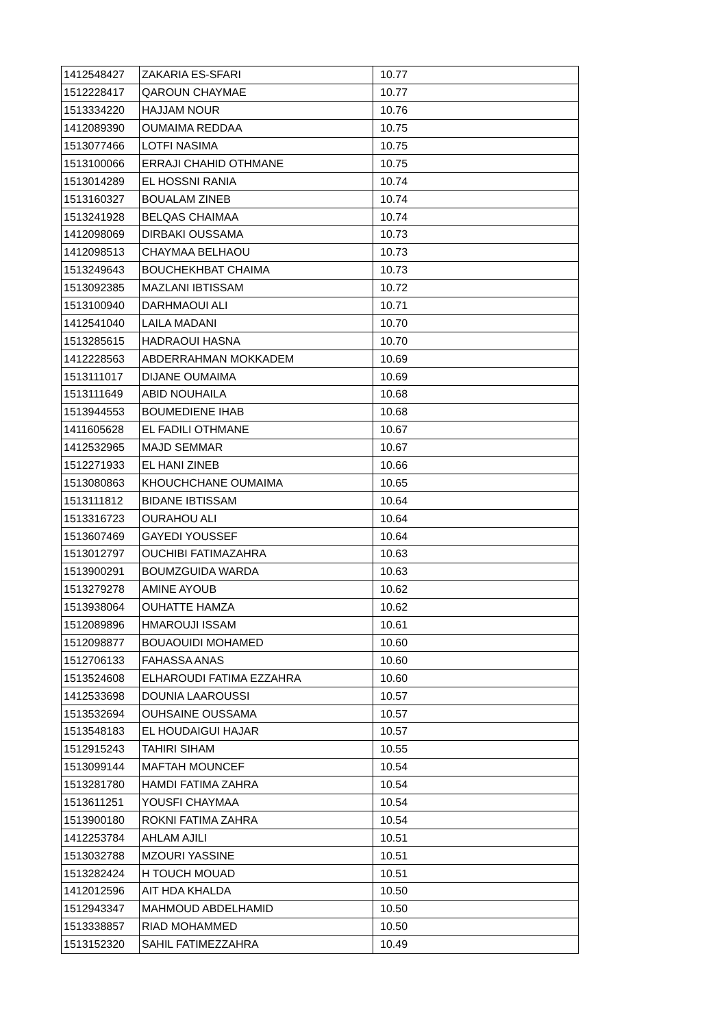| 1412548427 | ZAKARIA ES-SFARI | 10.77 |
| 1512228417 | QAROUN CHAYMAE | 10.77 |
| 1513334220 | HAJJAM NOUR | 10.76 |
| 1412089390 | OUMAIMA REDDAA | 10.75 |
| 1513077466 | LOTFI NASIMA | 10.75 |
| 1513100066 | ERRAJI CHAHID OTHMANE | 10.75 |
| 1513014289 | EL HOSSNI RANIA | 10.74 |
| 1513160327 | BOUALAM ZINEB | 10.74 |
| 1513241928 | BELQAS CHAIMAA | 10.74 |
| 1412098069 | DIRBAKI OUSSAMA | 10.73 |
| 1412098513 | CHAYMAA BELHAOU | 10.73 |
| 1513249643 | BOUCHEKHBAT CHAIMA | 10.73 |
| 1513092385 | MAZLANI IBTISSAM | 10.72 |
| 1513100940 | DARHMAOUI ALI | 10.71 |
| 1412541040 | LAILA MADANI | 10.70 |
| 1513285615 | HADRAOUI HASNA | 10.70 |
| 1412228563 | ABDERRAHMAN MOKKADEM | 10.69 |
| 1513111017 | DIJANE OUMAIMA | 10.69 |
| 1513111649 | ABID NOUHAILA | 10.68 |
| 1513944553 | BOUMEDIENE IHAB | 10.68 |
| 1411605628 | EL FADILI OTHMANE | 10.67 |
| 1412532965 | MAJD SEMMAR | 10.67 |
| 1512271933 | EL HANI ZINEB | 10.66 |
| 1513080863 | KHOUCHCHANE OUMAIMA | 10.65 |
| 1513111812 | BIDANE IBTISSAM | 10.64 |
| 1513316723 | OURAHOU ALI | 10.64 |
| 1513607469 | GAYEDI YOUSSEF | 10.64 |
| 1513012797 | OUCHIBI FATIMAZAHRA | 10.63 |
| 1513900291 | BOUMZGUIDA WARDA | 10.63 |
| 1513279278 | AMINE AYOUB | 10.62 |
| 1513938064 | OUHATTE HAMZA | 10.62 |
| 1512089896 | HMAROUJI ISSAM | 10.61 |
| 1512098877 | BOUAOUIDI MOHAMED | 10.60 |
| 1512706133 | FAHASSA ANAS | 10.60 |
| 1513524608 | ELHAROUDI FATIMA EZZAHRA | 10.60 |
| 1412533698 | DOUNIA LAAROUSSI | 10.57 |
| 1513532694 | OUHSAINE OUSSAMA | 10.57 |
| 1513548183 | EL HOUDAIGUI HAJAR | 10.57 |
| 1512915243 | TAHIRI SIHAM | 10.55 |
| 1513099144 | MAFTAH MOUNCEF | 10.54 |
| 1513281780 | HAMDI FATIMA ZAHRA | 10.54 |
| 1513611251 | YOUSFI CHAYMAA | 10.54 |
| 1513900180 | ROKNI FATIMA ZAHRA | 10.54 |
| 1412253784 | AHLAM AJILI | 10.51 |
| 1513032788 | MZOURI YASSINE | 10.51 |
| 1513282424 | H TOUCH MOUAD | 10.51 |
| 1412012596 | AIT HDA KHALDA | 10.50 |
| 1512943347 | MAHMOUD ABDELHAMID | 10.50 |
| 1513338857 | RIAD MOHAMMED | 10.50 |
| 1513152320 | SAHIL FATIMEZZAHRA | 10.49 |